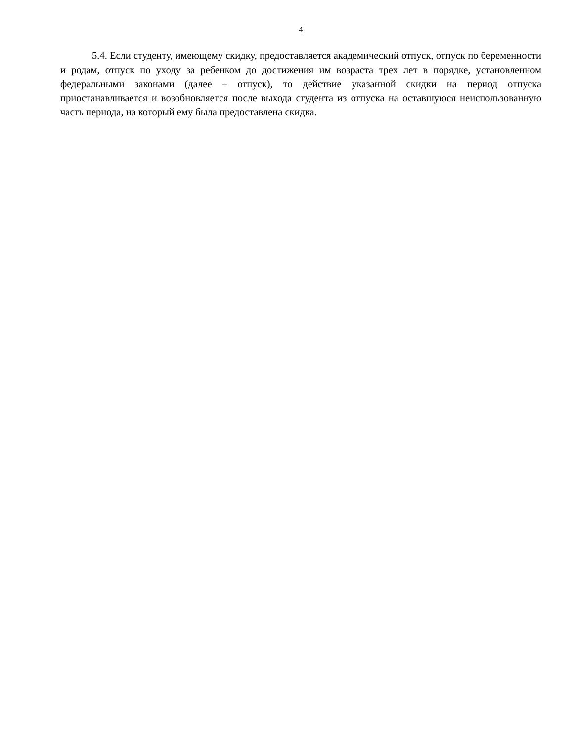4
5.4. Если студенту, имеющему скидку, предоставляется академический отпуск, отпуск по беременности и родам, отпуск по уходу за ребенком до достижения им возраста трех лет в порядке, установленном федеральными законами (далее – отпуск), то действие указанной скидки на период отпуска приостанавливается и возобновляется после выхода студента из отпуска на оставшуюся неиспользованную часть периода, на который ему была предоставлена скидка.